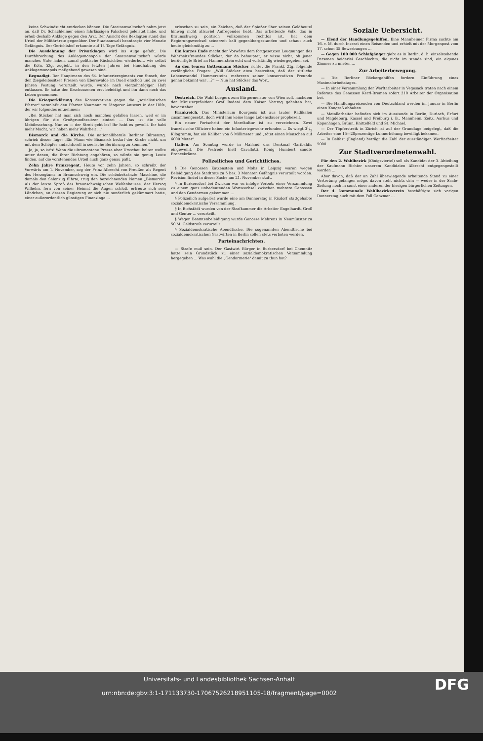keine Schwindsucht entdecken können. Die Staatsanwaltschaft nahm jetzt an, daß Dr. Schachleimer einen fahrlässigen Falscheid geleistet habe, und erhob deshalb Anklage gegen den Arzt. Der Ansicht des Beklagten stand das Urteil der Militärärzte gegenüber. Der Staatsanwalt beantragte vier Monate Gefängnis. Der Gerichtshof erkannte auf 14 Tage Gefängnis.
Die Ausdehnung der Privatklagen wird ins Auge gefaßt. Die Durchbrechung des Anklagemonopols der Staatsanwaltschaft würde manches Gute haben, zumal politische Rücksichten wiederholt, wie selbst die Köln. Ztg. zugiebt, in den letzten Jahren bei Handhabung des Anklagemonopols maßgebend gewesen sind.
Begnadigt. Der Hauptmann des 64. Infanterieregiments von Stosch, der den Ziegeleibesitzer Friesen von Eberswalde im Duell erschoß und zu zwei Jahren Festung verurteilt wurde, wurde nach vierzehntägiger Haft entlassen. Er hatte den Erschossenen erst beleidigt und ihn dann noch das Leben genommen.
Die Kriegserklärung des Konservativen gegen die „sozialistischen Pfarrer" veranlaßt den Pfarrer Naumann zu längerer Antwort in der Hilfe, der wir folgendes entnehmen:
„Bei Stöcker hat man sich noch manches gefallen lassen, weil er im übrigen für die Großgrundbesitzer eintrat ... Das ist die volle Mobilmachung. Nun zu — der Streit geht los! Ihr habt es gewollt. Ihr habt mehr Macht, wir haben mehr Wahrheit ..."
Bismarck und die Kirche. Die nationalliberale Berliner Börsenztg. schrieb dieser Tage: „Ein Mann wie Bismarck bedarf der Kirche nicht, um mit dem Schöpfer andachtsvoll in seelische Berührung zu kommen."
Ja, ja, so ist's! Wenn die ultramontane Presse aber Umschau halten wollte unter denen, die ihrer Richtung angehören, so würde sie genug Leute finden, auf die vorstehendes Urteil auch ganz genau paßt.
Zehn Jahre Prinzregent. Heute vor zehn Jahren, so schreibt der Vorwärts am 1. November, zog der Prinz Albrecht von Preußen als Regent des Herzogtums in Braunschweig ein. Die schönbekränzte Maschine, die damals den Salonzug führte, trug den bezeichnenden Namen „Bismarck". Als der letzte Sproß des braunschweigischen Welfenhauses, der Herzog Wilhelm, fern von seiner Heimat die Augen schloß, erfreute sich sein Ländchen, an dessen Regierung er sich nie sonderlich gekümmert hatte, einer außerordentlich günstigen Finanzlage ...
erloschen zu sein, ein Zeichen, daß der Spießer über seinen Geldbeutel hinweg nicht allzuviel Aufregendes liebt. Das arbeitende Volk, das in Braunschweig politisch vollkommen rechtlos ist, hat dem Regierungswechsel seinerzeit kalt gegenübergestanden und schaut auch heute gleichmütig zu ...
Ein kurzes Ende macht der Vorwärts dem fortgesetzten Leugnungen des Wahrheitsfreundes Stöcker, der da behauptet, er wisse nicht, ob jener berüchtigte Brief an Hammerstein echt und vollständig wiedergegeben sei.
An den teuren Gottesmann Stöcker richtet die Frankf. Ztg. folgende verfängliche Fragen: „Will Stöcker etwa bestreiten, daß der sittliche Lebenswandel Hammersteins mehreren seiner konservativen Freunde genau bekannt war ...?" — Nun hat Stöcker das Wort.
Ausland.
Oestreich. Die Wahl Luegers zum Bürgermeister von Wien soll, nachdem der Ministerpräsident Graf Badeni dem Kaiser Vortrag gehalten hat, bevorstehen.
Frankreich. Das Ministerium Bourgeois ist aus lauter Radikalen zusammengesetzt, doch wird ihm keine lange Lebensdauer prophezeit.
Ein neuer Fortschritt der Mordkultur ist zu verzeichnen. Zwei französische Offiziere haben ein Infanteriegewehr erfunden ... Es wiegt 31/2 Kilogramm, hat ein Kaliber von 6 Millimeter und „tötet einen Menschen auf 6000 Meter".
Italien. Am Sonntag wurde in Mailand das Denkmal Garibaldis eingeweiht. Die Festrede hielt Cavallotti. König Humbert sandte Broncekränze.
Polizeiliches und Gerichtliches.
§ Die Genossen Katzenstein und Mohs in Leipzig waren wegen Beleidigung des Stadtrats zu 5 bez. 3 Monaten Gefängnis verurteilt worden. Revision findet in dieser Sache am 21. November statt.
§ In Burkersdorf bei Zwickau war es infolge Verbots einer Versammlung zu einem ganz unbedeutenden Wortwechsel zwischen mehrere Genossen und den Gendarmen gekommen ...
§ Polizeilich aufgelöst wurde eine am Donnerstag in Rixdorf stattgehabte sozialdemokratische Versammlung.
§ In Eichstädt wurden von der Strafkammer die Arbeiter Engelhardt, Groß und Genter ... verurteilt.
§ Wegen Beamtenbeleidigung wurde Genosse Mehrens in Neumünster zu 50 M. Geldstrafe verurteilt.
§ Sozialdemokratische Abendtische. Die sogenannten Abendtische bei sozialdemokratischen Gastwirten in Berlin sollen stets verboten werden.
Parteinachrichten.
— Strafe muß sein. Der Gastwirt Bürger in Burkersdorf bei Chemnitz hatte sein Grundstück zu einer sozialdemokratischen Versammlung hergegeben ... Was wohl die „Gendarmerie" damit zu thun hat?
Soziale Uebersicht.
— Elend der Handlungsgehilfen. Eine Mannheimer Firma suchte am 16. v. M. durch Inserat einen Reisenden und erhielt mit der Morgenpost vom 17. schon 35 Bewerbungen ...
— Gegen 100 000 Schlafgänger giebt es in Berlin, d. h. einzelstehende Personen beiderlei Geschlechts, die nicht im stande sind, ein eigenes Zimmer zu mieten ...
Zur Arbeiterbewegung.
— Die Berliner Bäckergehilfen fordern Einführung eines Maximalarbeitstages.
— In einer Versammlung der Werftarbeiter in Vegesack traten nach einem Referate des Genossen Kerrl-Bremen sofort 210 Arbeiter der Organisation bei.
— Die Handlungsreisenden von Deutschland werden im Januar in Berlin einen Kongreß abhalten.
— Metallarbeiter befinden sich im Ausstande in Berlin, Durlach, Erfurt und Magdeburg, Kassel und Freiburg i. B., Mannheim, Zeitz, Aarhus und Kopenhagen, Brünn, Knittelfeld und St. Michael.
— Der Töpferstreik in Zürich ist auf der Grundlage beigelegt, daß die Arbeiter eine 15—20prozentige Lohnerhöhung bewilligt bekamen.
— In Belfast (England) beträgt die Zahl der ausständigen Werftarbeiter 5000.
Zur Stadtverordnetenwahl.
Für den 2. Wahlbezirk (Königsviertel) soll als Kandidat der 3. Abteilung der Kaufmann Richter unserem Kandidaten Albrecht entgegengestellt werden ...
Aber davon, daß der an Zahl überwiegende arbeitende Stand zu einer Vertretung gelangen möge, davon steht nichts drin — weder in der Saale-Zeitung noch in sonst einer anderen der hiesigen bürgerlichen Zeitungen.
Der 4. kommunale Wahlbezirksverein beschäftigte sich vorigen Donnerstag auch mit dem Fall Genzmer ...
DFG Universitäts- und Landesbibliothek Sachsen-Anhalt
urn:nbn:de:gbv:3:1-171133730-17067526218951105-18/fragment/page=0002